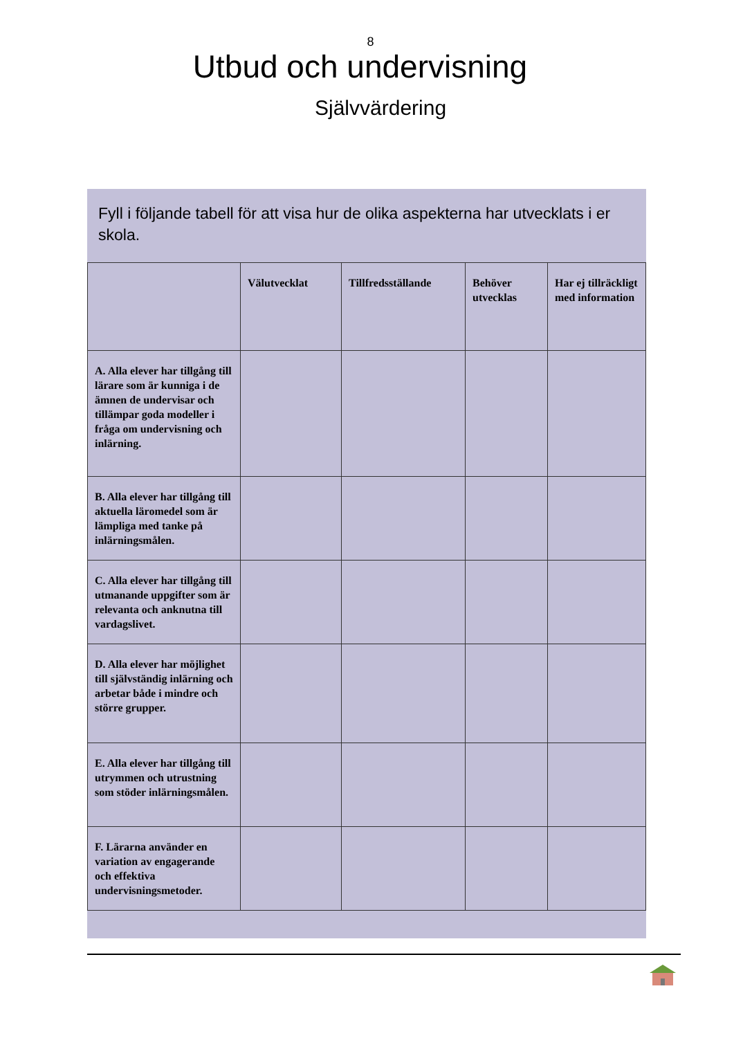8
Utbud och undervisning
Självvärdering
Fyll i följande tabell för att visa hur de olika aspekterna har utvecklats i er skola.
| | Välutvecklat | Tillfredsställande | Behöver utvecklas | Har ej tillräckligt med information |
| --- | --- | --- | --- | --- |
| A. Alla elever har tillgång till lärare som är kunniga i de ämnen de undervisar och tillämpar goda modeller i fråga om undervisning och inlärning. | | | | |
| B. Alla elever har tillgång till aktuella läromedel som är lämpliga med tanke på inlärningsmålen. | | | | |
| C. Alla elever har tillgång till utmanande uppgifter som är relevanta och anknutna till vardagslivet. | | | | |
| D. Alla elever har möjlighet till självständig inlärning och arbetar både i mindre och större grupper. | | | | |
| E. Alla elever har tillgång till utrymmen och utrustning som stöder inlärningsmålen. | | | | |
| F. Lärarna använder en variation av engagerande och effektiva undervisningsmetoder. | | | | |